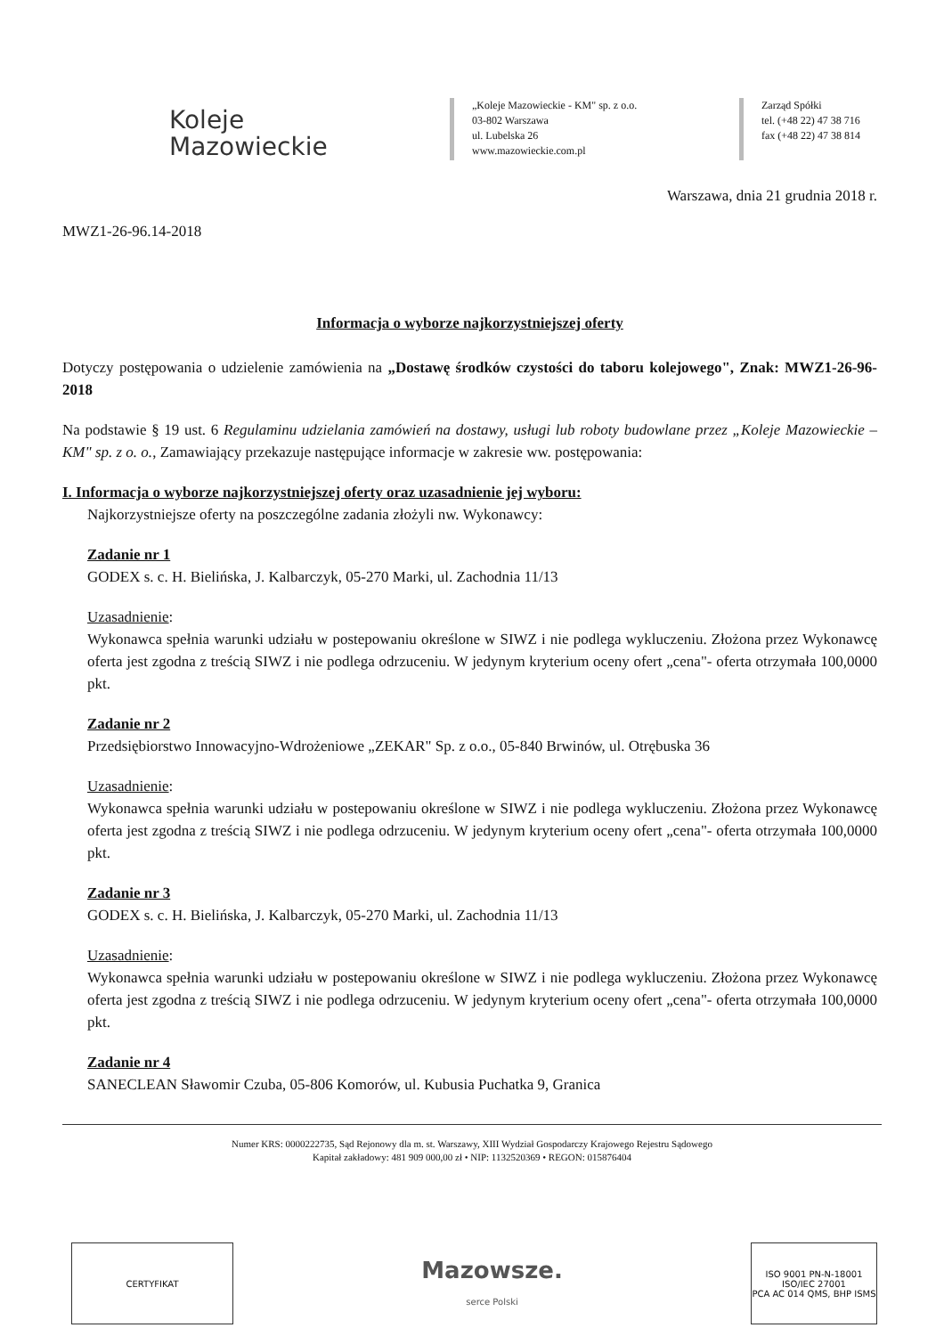Koleje
Mazowieckie
„Koleje Mazowieckie - KM" sp. z o.o.
03-802 Warszawa
ul. Lubelska 26
www.mazowieckie.com.pl
Zarząd Spółki
tel. (+48 22) 47 38 716
fax (+48 22) 47 38 814
Warszawa, dnia 21 grudnia 2018 r.
MWZ1-26-96.14-2018
Informacja o wyborze najkorzystniejszej oferty
Dotyczy postępowania o udzielenie zamówienia na „Dostawę środków czystości do taboru kolejowego", Znak: MWZ1-26-96-2018
Na podstawie § 19 ust. 6 Regulaminu udzielania zamówień na dostawy, usługi lub roboty budowlane przez „Koleje Mazowieckie – KM" sp. z o. o., Zamawiający przekazuje następujące informacje w zakresie ww. postępowania:
I. Informacja o wyborze najkorzystniejszej oferty oraz uzasadnienie jej wyboru:
Najkorzystniejsze oferty na poszczególne zadania złożyli nw. Wykonawcy:
Zadanie nr 1
GODEX s. c. H. Bielińska, J. Kalbarczyk, 05-270 Marki, ul. Zachodnia 11/13
Uzasadnienie:
Wykonawca spełnia warunki udziału w postepowaniu określone w SIWZ i nie podlega wykluczeniu. Złożona przez Wykonawcę oferta jest zgodna z treścią SIWZ i nie podlega odrzuceniu. W jedynym kryterium oceny ofert „cena"- oferta otrzymała 100,0000 pkt.
Zadanie nr 2
Przedsiębiorstwo Innowacyjno-Wdrożeniowe „ZEKAR" Sp. z o.o., 05-840 Brwinów, ul. Otrębuska 36
Uzasadnienie:
Wykonawca spełnia warunki udziału w postepowaniu określone w SIWZ i nie podlega wykluczeniu. Złożona przez Wykonawcę oferta jest zgodna z treścią SIWZ i nie podlega odrzuceniu. W jedynym kryterium oceny ofert „cena"- oferta otrzymała 100,0000 pkt.
Zadanie nr 3
GODEX s. c. H. Bielińska, J. Kalbarczyk, 05-270 Marki, ul. Zachodnia 11/13
Uzasadnienie:
Wykonawca spełnia warunki udziału w postepowaniu określone w SIWZ i nie podlega wykluczeniu. Złożona przez Wykonawcę oferta jest zgodna z treścią SIWZ i nie podlega odrzuceniu. W jedynym kryterium oceny ofert „cena"- oferta otrzymała 100,0000 pkt.
Zadanie nr 4
SANECLEAN Sławomir Czuba, 05-806 Komorów, ul. Kubusia Puchatka 9, Granica
Numer KRS: 0000222735, Sąd Rejonowy dla m. st. Warszawy, XIII Wydział Gospodarczy Krajowego Rejestru Sądowego
Kapitał zakładowy: 481 909 000,00 zł • NIP: 1132520369 • REGON: 015876404
CERTYFIKAT
Mazowsze.
serce Polski
ISO 9001 PN-N-18001 ISO/IEC 27001
PCA AC 014 QMS, BHP ISMS